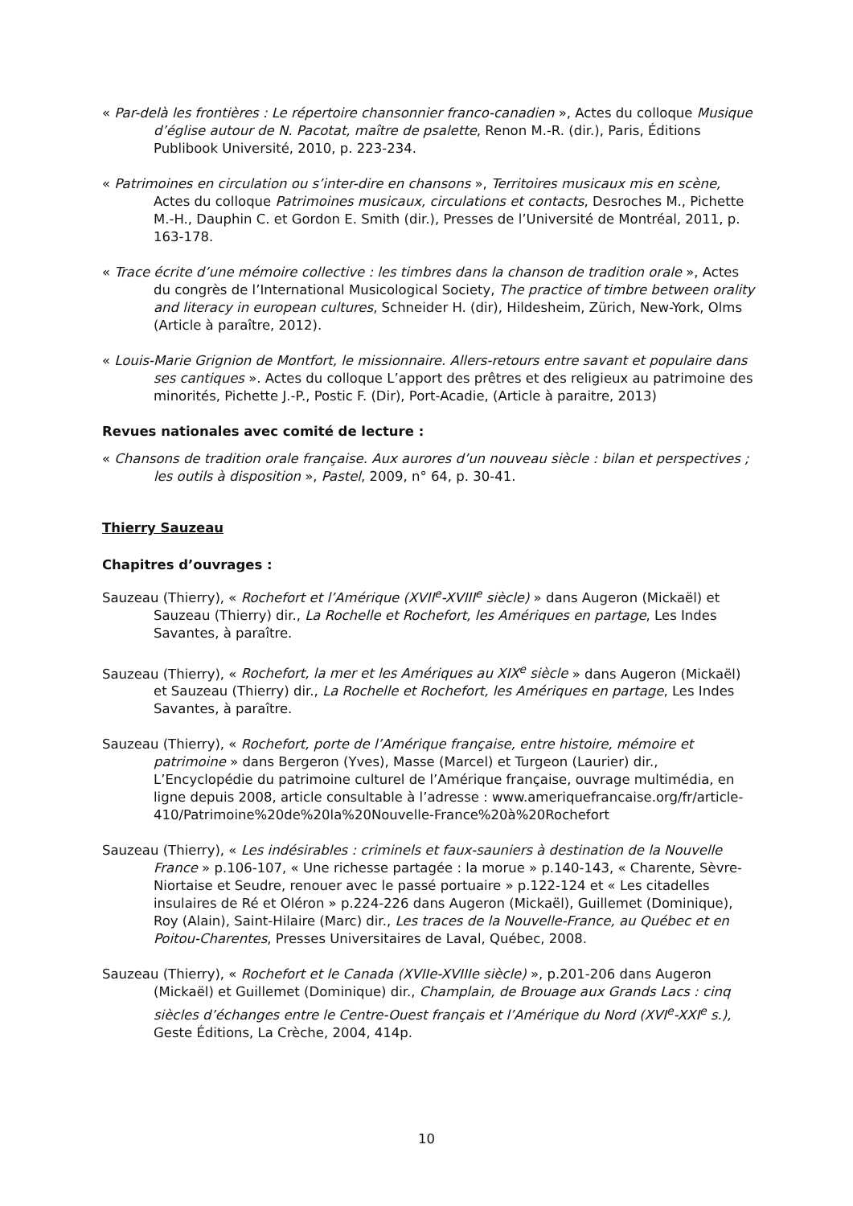« Par-delà les frontières : Le répertoire chansonnier franco-canadien », Actes du colloque Musique d’église autour de N. Pacotat, maître de psalette, Renon M.-R. (dir.), Paris, Éditions Publibook Université, 2010, p. 223-234.
« Patrimoines en circulation ou s’inter-dire en chansons », Territoires musicaux mis en scène, Actes du colloque Patrimoines musicaux, circulations et contacts, Desroches M., Pichette M.-H., Dauphin C. et Gordon E. Smith (dir.), Presses de l’Université de Montréal, 2011, p. 163-178.
« Trace écrite d’une mémoire collective : les timbres dans la chanson de tradition orale », Actes du congrès de l’International Musicological Society, The practice of timbre between orality and literacy in european cultures, Schneider H. (dir), Hildesheim, Zürich, New-York, Olms (Article à paraître, 2012).
« Louis-Marie Grignion de Montfort, le missionnaire. Allers-retours entre savant et populaire dans ses cantiques ». Actes du colloque L’apport des prêtres et des religieux au patrimoine des minorités, Pichette J.-P., Postic F. (Dir), Port-Acadie, (Article à paraitre, 2013)
Revues nationales avec comité de lecture :
« Chansons de tradition orale française. Aux aurores d’un nouveau siècle : bilan et perspectives ; les outils à disposition », Pastel, 2009, n° 64, p. 30-41.
Thierry Sauzeau
Chapitres d’ouvrages :
Sauzeau (Thierry), « Rochefort et l’Amérique (XVII<sup>e</sup>-XVIII<sup>e</sup> siècle) » dans Augeron (Mickaël) et Sauzeau (Thierry) dir., La Rochelle et Rochefort, les Amériques en partage, Les Indes Savantes, à paraître.
Sauzeau (Thierry), « Rochefort, la mer et les Amériques au XIX<sup>e</sup> siècle » dans Augeron (Mickaël) et Sauzeau (Thierry) dir., La Rochelle et Rochefort, les Amériques en partage, Les Indes Savantes, à paraître.
Sauzeau (Thierry), « Rochefort, porte de l’Amérique française, entre histoire, mémoire et patrimoine » dans Bergeron (Yves), Masse (Marcel) et Turgeon (Laurier) dir., L’Encyclopédie du patrimoine culturel de l’Amérique française, ouvrage multimédia, en ligne depuis 2008, article consultable à l’adresse : www.ameriquefrancaise.org/fr/article-410/Patrimoine%20de%20la%20Nouvelle-France%20à%20Rochefort
Sauzeau (Thierry), « Les indésirables : criminels et faux-sauniers à destination de la Nouvelle France » p.106-107, « Une richesse partagée : la morue » p.140-143, « Charente, Sèvre-Niortaise et Seudre, renouer avec le passé portuaire » p.122-124 et « Les citadelles insulaires de Ré et Oléron » p.224-226 dans Augeron (Mickaël), Guillemet (Dominique), Roy (Alain), Saint-Hilaire (Marc) dir., Les traces de la Nouvelle-France, au Québec et en Poitou-Charentes, Presses Universitaires de Laval, Québec, 2008.
Sauzeau (Thierry), « Rochefort et le Canada (XVIIe-XVIIIe siècle) », p.201-206 dans Augeron (Mickaël) et Guillemet (Dominique) dir., Champlain, de Brouage aux Grands Lacs : cinq siècles d’échanges entre le Centre-Ouest français et l’Amérique du Nord (XVI<sup>e</sup>-XXI<sup>e</sup> s.), Geste Éditions, La Crèche, 2004, 414p.
10